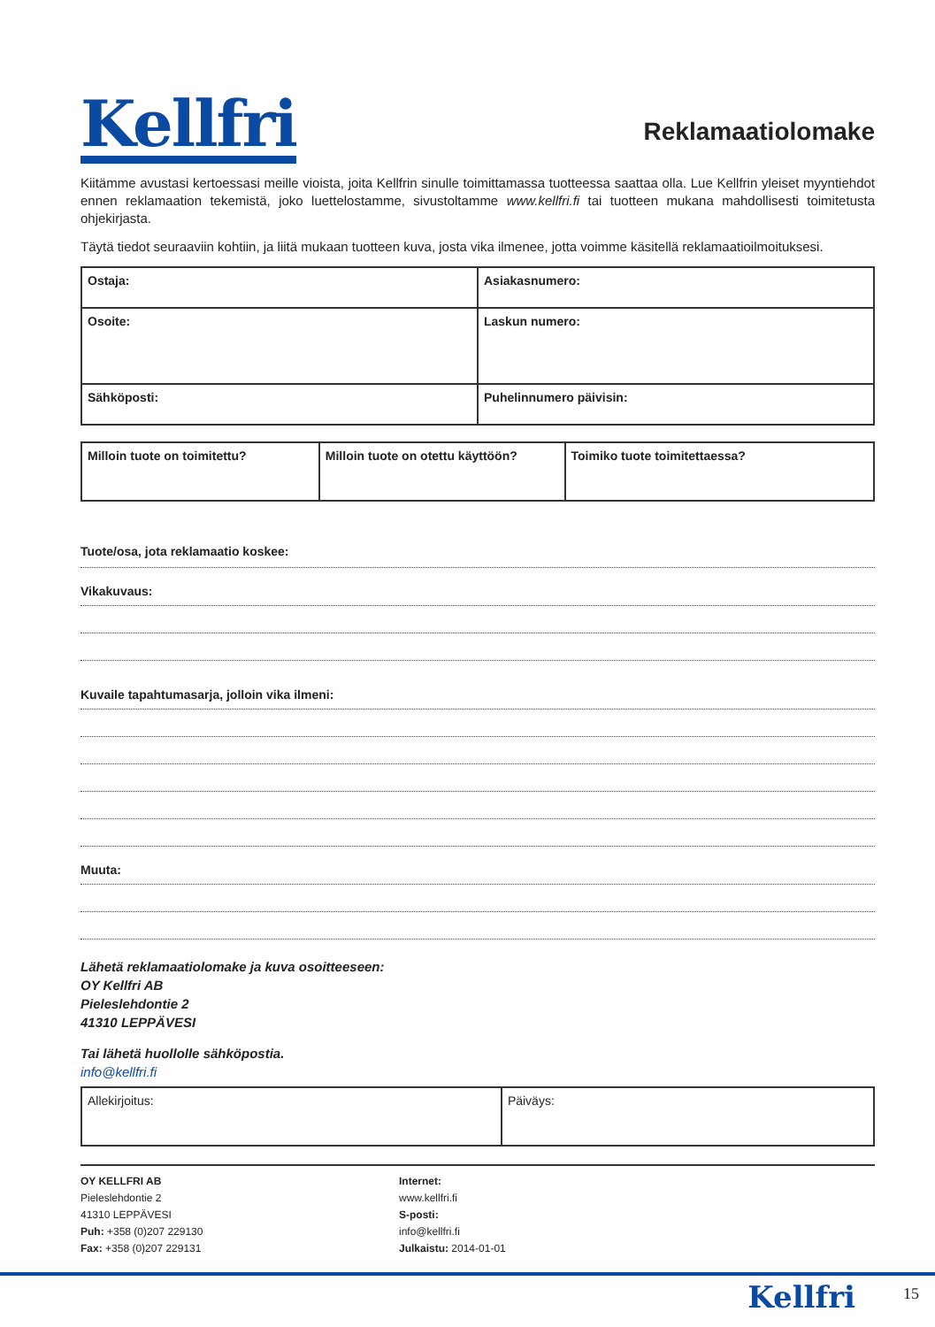Kellfri
Reklamaatiolomake
Kiitämme avustasi kertoessasi meille vioista, joita Kellfrin sinulle toimittamassa tuotteessa saattaa olla. Lue Kellfrin yleiset myyntiehdot ennen reklamaation tekemistä, joko luettelostamme, sivustoltamme www.kellfri.fi tai tuotteen mukana mahdollisesti toimitetusta ohjekirjasta.
Täytä tiedot seuraaviin kohtiin, ja liitä mukaan tuotteen kuva, josta vika ilmenee, jotta voimme käsitellä reklamaatioilmoituksesi.
| Ostaja: | Asiakasnumero: |
| Osoite: | Laskun numero: |
| Sähköposti: | Puhelinnumero päivisin: |
| Milloin tuote on toimitettu? | Milloin tuote on otettu käyttöön? | Toimiko tuote toimitettaessa? |
Tuote/osa, jota reklamaatio koskee:
Vikakuvaus:
Kuvaile tapahtumasarja, jolloin vika ilmeni:
Muuta:
Lähetä reklamaatiolomake ja kuva osoitteeseen:
OY Kellfri AB
Pieleslehdontie 2
41310 LEPPÄVESI
Tai lähetä huollolle sähköpostia.
info@kellfri.fi
| Allekirjoitus: | Päiväys: |
OY KELLFRI AB
Pieleslehdontie 2
41310 LEPPÄVESI
Puh: +358 (0)207 229130
Fax: +358 (0)207 229131
Internet:
www.kellfri.fi
S-posti:
info@kellfri.fi
Julkaistu: 2014-01-01
Kellfri 15